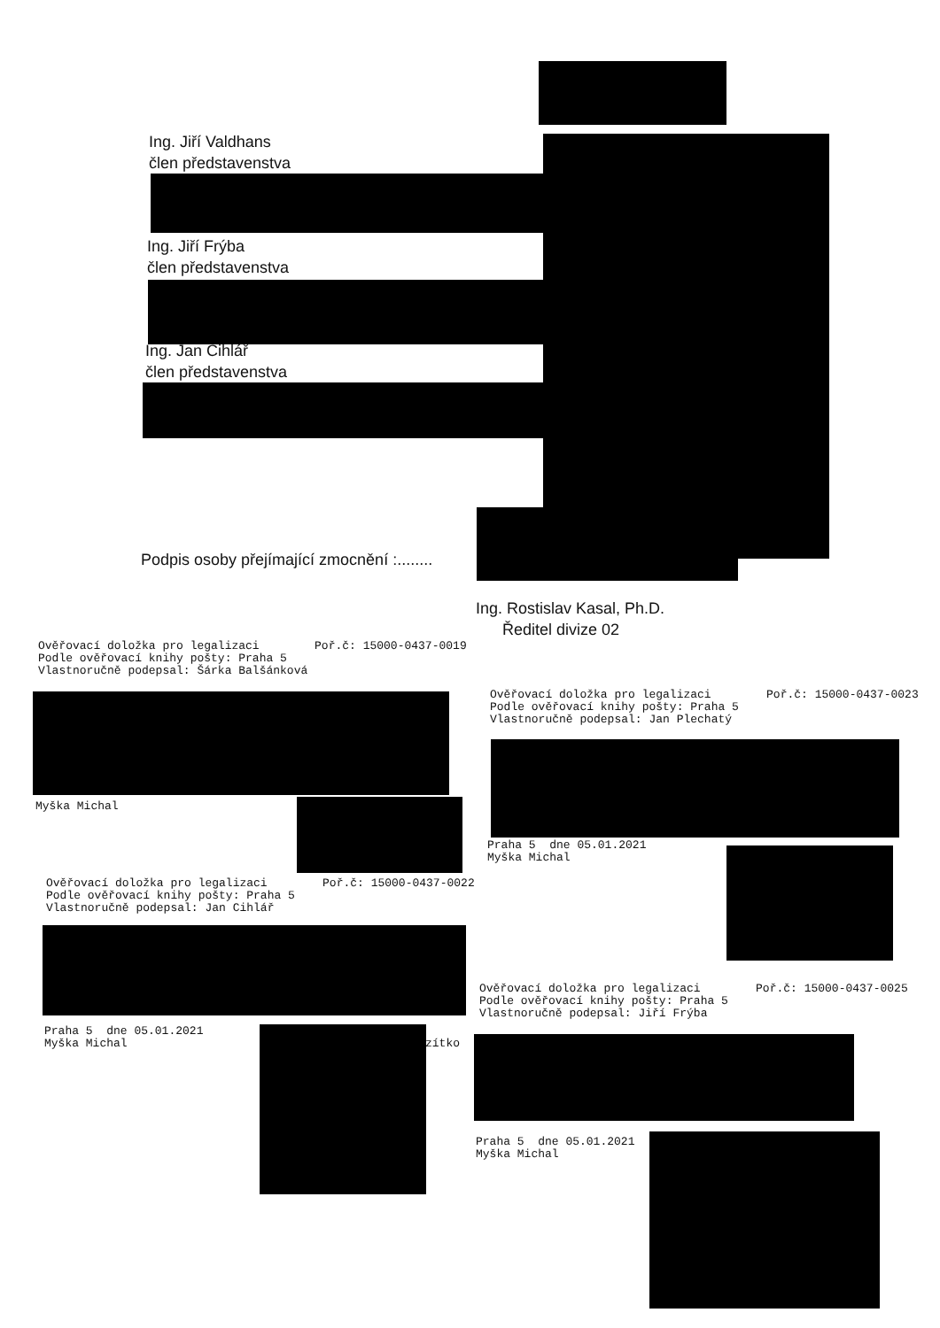Ing. Jiří Valdhans
člen představenstva
Ing. Jiří Frýba
člen představenstva
Ing. Jan Cihlář
člen představenstva
Podpis osoby přejímající zmocnění :........
Ing. Rostislav Kasal, Ph.D.
Ředitel divize 02
Ověřovací doložka pro legalizaci Poř.č: 15000-0437-0019 Podle ověřovací knihy pošty: Praha 5 Vlastnoručně podepsal: Šárka Balšánková
Myška Michal
Ověřovací doložka pro legalizaci Poř.č: 15000-0437-0023 Podle ověřovací knihy pošty: Praha 5 Vlastnoručně podepsal: Jan Plechatý
Praha 5 dne 05.01.2021 Myška Michal
Ověřovací doložka pro legalizaci Poř.č: 15000-0437-0022 Podle ověřovací knihy pošty: Praha 5 Vlastnoručně podepsal: Jan Cihlář
Praha 5 dne 05.01.2021 Myška Michal
zítko
Ověřovací doložka pro legalizaci Poř.č: 15000-0437-0025 Podle ověřovací knihy pošty: Praha 5 Vlastnoručně podepsal: Jiří Frýba
Praha 5 dne 05.01.2021 Myška Michal